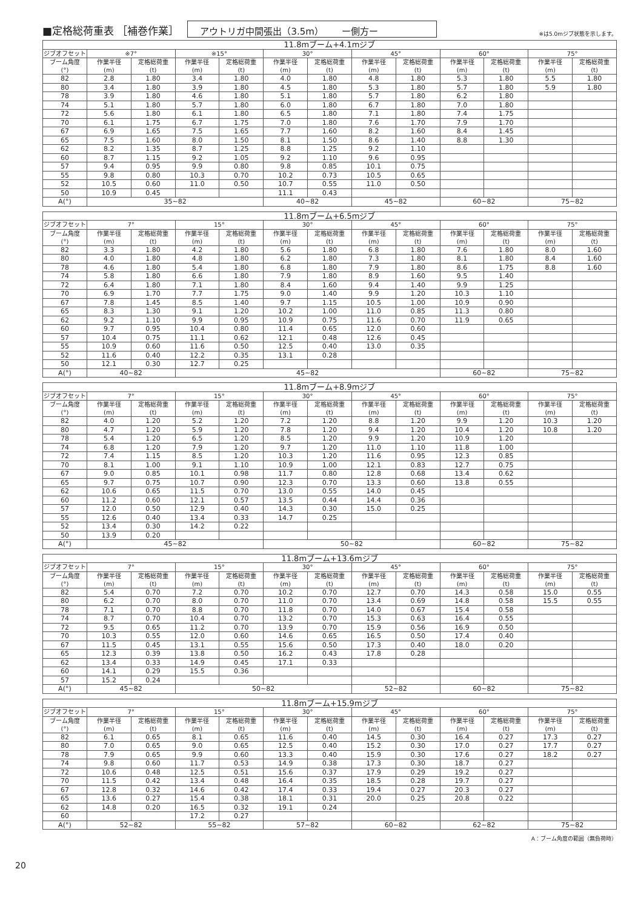■定格総荷重表 ［補巻作業］ アウトリガ中間張出（3.5m）　　ー側方ー ※は5.0mジブ状態を示します。
| 11.8mブーム+4.1mジブ | | | | | | | | | | | | |
| --- | --- | --- | --- | --- | --- | --- | --- | --- | --- | --- | --- | --- |
| ジブオフセット | ※7° | | ※15° | | 30° | | 45° | | 60° | | 75° | |
| ブーム角度 (°) | 作業半径 (m) | 定格総荷重 (t) | 作業半径 (m) | 定格総荷重 (t) | 作業半径 (m) | 定格総荷重 (t) | 作業半径 (m) | 定格総荷重 (t) | 作業半径 (m) | 定格総荷重 (t) | 作業半径 (m) | 定格総荷重 (t) |
| 82 | 2.8 | 1.80 | 3.4 | 1.80 | 4.0 | 1.80 | 4.8 | 1.80 | 5.3 | 1.80 | 5.5 | 1.80 |
| 80 | 3.4 | 1.80 | 3.9 | 1.80 | 4.5 | 1.80 | 5.3 | 1.80 | 5.7 | 1.80 | 5.9 | 1.80 |
| 78 | 3.9 | 1.80 | 4.6 | 1.80 | 5.1 | 1.80 | 5.7 | 1.80 | 6.2 | 1.80 | | |
| 74 | 5.1 | 1.80 | 5.7 | 1.80 | 6.0 | 1.80 | 6.7 | 1.80 | 7.0 | 1.80 | | |
| 72 | 5.6 | 1.80 | 6.1 | 1.80 | 6.5 | 1.80 | 7.1 | 1.80 | 7.4 | 1.75 | | |
| 70 | 6.1 | 1.75 | 6.7 | 1.75 | 7.0 | 1.80 | 7.6 | 1.70 | 7.9 | 1.70 | | |
| 67 | 6.9 | 1.65 | 7.5 | 1.65 | 7.7 | 1.60 | 8.2 | 1.60 | 8.4 | 1.45 | | |
| 65 | 7.5 | 1.60 | 8.0 | 1.50 | 8.1 | 1.50 | 8.6 | 1.40 | 8.8 | 1.30 | | |
| 62 | 8.2 | 1.35 | 8.7 | 1.25 | 8.8 | 1.25 | 9.2 | 1.10 | | | | |
| 60 | 8.7 | 1.15 | 9.2 | 1.05 | 9.2 | 1.10 | 9.6 | 0.95 | | | | |
| 57 | 9.4 | 0.95 | 9.9 | 0.80 | 9.8 | 0.85 | 10.1 | 0.75 | | | | |
| 55 | 9.8 | 0.80 | 10.3 | 0.70 | 10.2 | 0.73 | 10.5 | 0.65 | | | | |
| 52 | 10.5 | 0.60 | 11.0 | 0.50 | 10.7 | 0.55 | 11.0 | 0.50 | | | | |
| 50 | 10.9 | 0.45 | | | 11.1 | 0.43 | | | | | | |
| A(°) | 35~82 | | | | 40~82 | | 45~82 | | 60~82 | | 75~82 | |
| 11.8mブーム+6.5mジブ | | | | | | | | | | | | |
| --- | --- | --- | --- | --- | --- | --- | --- | --- | --- | --- | --- | --- |
| ジブオフセット | 7° | | 15° | | 30° | | 45° | | 60° | | 75° | |
| ブーム角度 (°) | 作業半径 (m) | 定格総荷重 (t) | 作業半径 (m) | 定格総荷重 (t) | 作業半径 (m) | 定格総荷重 (t) | 作業半径 (m) | 定格総荷重 (t) | 作業半径 (m) | 定格総荷重 (t) | 作業半径 (m) | 定格総荷重 (t) |
| 82 | 3.3 | 1.80 | 4.2 | 1.80 | 5.6 | 1.80 | 6.8 | 1.80 | 7.6 | 1.80 | 8.0 | 1.60 |
| 80 | 4.0 | 1.80 | 4.8 | 1.80 | 6.2 | 1.80 | 7.3 | 1.80 | 8.1 | 1.80 | 8.4 | 1.60 |
| 78 | 4.6 | 1.80 | 5.4 | 1.80 | 6.8 | 1.80 | 7.9 | 1.80 | 8.6 | 1.75 | 8.8 | 1.60 |
| 74 | 5.8 | 1.80 | 6.6 | 1.80 | 7.9 | 1.80 | 8.9 | 1.60 | 9.5 | 1.40 | | |
| 72 | 6.4 | 1.80 | 7.1 | 1.80 | 8.4 | 1.60 | 9.4 | 1.40 | 9.9 | 1.25 | | |
| 70 | 6.9 | 1.70 | 7.7 | 1.75 | 9.0 | 1.40 | 9.9 | 1.20 | 10.3 | 1.10 | | |
| 67 | 7.8 | 1.45 | 8.5 | 1.40 | 9.7 | 1.15 | 10.5 | 1.00 | 10.9 | 0.90 | | |
| 65 | 8.3 | 1.30 | 9.1 | 1.20 | 10.2 | 1.00 | 11.0 | 0.85 | 11.3 | 0.80 | | |
| 62 | 9.2 | 1.10 | 9.9 | 0.95 | 10.9 | 0.75 | 11.6 | 0.70 | 11.9 | 0.65 | | |
| 60 | 9.7 | 0.95 | 10.4 | 0.80 | 11.4 | 0.65 | 12.0 | 0.60 | | | | |
| 57 | 10.4 | 0.75 | 11.1 | 0.62 | 12.1 | 0.48 | 12.6 | 0.45 | | | | |
| 55 | 10.9 | 0.60 | 11.6 | 0.50 | 12.5 | 0.40 | 13.0 | 0.35 | | | | |
| 52 | 11.6 | 0.40 | 12.2 | 0.35 | 13.1 | 0.28 | | | | | | |
| 50 | 12.1 | 0.30 | 12.7 | 0.25 | | | | | | | | |
| A(°) | 40~82 | | 45~82 | | | | | | 60~82 | | 75~82 | |
| 11.8mブーム+8.9mジブ | | | | | | | | | | | | |
| --- | --- | --- | --- | --- | --- | --- | --- | --- | --- | --- | --- | --- |
| ジブオフセット | 7° | | 15° | | 30° | | 45° | | 60° | | 75° | |
| ブーム角度 (°) | 作業半径 (m) | 定格総荷重 (t) | 作業半径 (m) | 定格総荷重 (t) | 作業半径 (m) | 定格総荷重 (t) | 作業半径 (m) | 定格総荷重 (t) | 作業半径 (m) | 定格総荷重 (t) | 作業半径 (m) | 定格総荷重 (t) |
| 82 | 4.0 | 1.20 | 5.2 | 1.20 | 7.2 | 1.20 | 8.8 | 1.20 | 9.9 | 1.20 | 10.3 | 1.20 |
| 80 | 4.7 | 1.20 | 5.9 | 1.20 | 7.8 | 1.20 | 9.4 | 1.20 | 10.4 | 1.20 | 10.8 | 1.20 |
| 78 | 5.4 | 1.20 | 6.5 | 1.20 | 8.5 | 1.20 | 9.9 | 1.20 | 10.9 | 1.20 | | |
| 74 | 6.8 | 1.20 | 7.9 | 1.20 | 9.7 | 1.20 | 11.0 | 1.10 | 11.8 | 1.00 | | |
| 72 | 7.4 | 1.15 | 8.5 | 1.20 | 10.3 | 1.20 | 11.6 | 0.95 | 12.3 | 0.85 | | |
| 70 | 8.1 | 1.00 | 9.1 | 1.10 | 10.9 | 1.00 | 12.1 | 0.83 | 12.7 | 0.75 | | |
| 67 | 9.0 | 0.85 | 10.1 | 0.98 | 11.7 | 0.80 | 12.8 | 0.68 | 13.4 | 0.62 | | |
| 65 | 9.7 | 0.75 | 10.7 | 0.90 | 12.3 | 0.70 | 13.3 | 0.60 | 13.8 | 0.55 | | |
| 62 | 10.6 | 0.65 | 11.5 | 0.70 | 13.0 | 0.55 | 14.0 | 0.45 | | | | |
| 60 | 11.2 | 0.60 | 12.1 | 0.57 | 13.5 | 0.44 | 14.4 | 0.36 | | | | |
| 57 | 12.0 | 0.50 | 12.9 | 0.40 | 14.3 | 0.30 | 15.0 | 0.25 | | | | |
| 55 | 12.6 | 0.40 | 13.4 | 0.33 | 14.7 | 0.25 | | | | | | |
| 52 | 13.4 | 0.30 | 14.2 | 0.22 | | | | | | | | |
| 50 | 13.9 | 0.20 | | | | | | | | | | |
| A(°) | 45~82 | | | | 50~82 | | | | 60~82 | | 75~82 | |
| 11.8mブーム+13.6mジブ | | | | | | | | | | | | |
| --- | --- | --- | --- | --- | --- | --- | --- | --- | --- | --- | --- | --- |
| ジブオフセット | 7° | | 15° | | 30° | | 45° | | 60° | | 75° | |
| ブーム角度 (°) | 作業半径 (m) | 定格総荷重 (t) | 作業半径 (m) | 定格総荷重 (t) | 作業半径 (m) | 定格総荷重 (t) | 作業半径 (m) | 定格総荷重 (t) | 作業半径 (m) | 定格総荷重 (t) | 作業半径 (m) | 定格総荷重 (t) |
| 82 | 5.4 | 0.70 | 7.2 | 0.70 | 10.2 | 0.70 | 12.7 | 0.70 | 14.3 | 0.58 | 15.0 | 0.55 |
| 80 | 6.2 | 0.70 | 8.0 | 0.70 | 11.0 | 0.70 | 13.4 | 0.69 | 14.8 | 0.58 | 15.5 | 0.55 |
| 78 | 7.1 | 0.70 | 8.8 | 0.70 | 11.8 | 0.70 | 14.0 | 0.67 | 15.4 | 0.58 | | |
| 74 | 8.7 | 0.70 | 10.4 | 0.70 | 13.2 | 0.70 | 15.3 | 0.63 | 16.4 | 0.55 | | |
| 72 | 9.5 | 0.65 | 11.2 | 0.70 | 13.9 | 0.70 | 15.9 | 0.56 | 16.9 | 0.50 | | |
| 70 | 10.3 | 0.55 | 12.0 | 0.60 | 14.6 | 0.65 | 16.5 | 0.50 | 17.4 | 0.40 | | |
| 67 | 11.5 | 0.45 | 13.1 | 0.55 | 15.6 | 0.50 | 17.3 | 0.40 | 18.0 | 0.20 | | |
| 65 | 12.3 | 0.39 | 13.8 | 0.50 | 16.2 | 0.43 | 17.8 | 0.28 | | | | |
| 62 | 13.4 | 0.33 | 14.9 | 0.45 | 17.1 | 0.33 | | | | | | |
| 60 | 14.1 | 0.29 | 15.5 | 0.36 | | | | | | | | |
| 57 | 15.2 | 0.24 | | | | | | | | | | |
| A(°) | 45~82 | | 50~82 | | | | 52~82 | | 60~82 | | 75~82 | |
| 11.8mブーム+15.9mジブ | | | | | | | | | | | | |
| --- | --- | --- | --- | --- | --- | --- | --- | --- | --- | --- | --- | --- |
| ジブオフセット | 7° | | 15° | | 30° | | 45° | | 60° | | 75° | |
| ブーム角度 (°) | 作業半径 (m) | 定格総荷重 (t) | 作業半径 (m) | 定格総荷重 (t) | 作業半径 (m) | 定格総荷重 (t) | 作業半径 (m) | 定格総荷重 (t) | 作業半径 (m) | 定格総荷重 (t) | 作業半径 (m) | 定格総荷重 (t) |
| 82 | 6.1 | 0.65 | 8.1 | 0.65 | 11.6 | 0.40 | 14.5 | 0.30 | 16.4 | 0.27 | 17.3 | 0.27 |
| 80 | 7.0 | 0.65 | 9.0 | 0.65 | 12.5 | 0.40 | 15.2 | 0.30 | 17.0 | 0.27 | 17.7 | 0.27 |
| 78 | 7.9 | 0.65 | 9.9 | 0.60 | 13.3 | 0.40 | 15.9 | 0.30 | 17.6 | 0.27 | 18.2 | 0.27 |
| 74 | 9.8 | 0.60 | 11.7 | 0.53 | 14.9 | 0.38 | 17.3 | 0.30 | 18.7 | 0.27 | | |
| 72 | 10.6 | 0.48 | 12.5 | 0.51 | 15.6 | 0.37 | 17.9 | 0.29 | 19.2 | 0.27 | | |
| 70 | 11.5 | 0.42 | 13.4 | 0.48 | 16.4 | 0.35 | 18.5 | 0.28 | 19.7 | 0.27 | | |
| 67 | 12.8 | 0.32 | 14.6 | 0.42 | 17.4 | 0.33 | 19.4 | 0.27 | 20.3 | 0.27 | | |
| 65 | 13.6 | 0.27 | 15.4 | 0.38 | 18.1 | 0.31 | 20.0 | 0.25 | 20.8 | 0.22 | | |
| 62 | 14.8 | 0.20 | 16.5 | 0.32 | 19.1 | 0.24 | | | | | | |
| 60 | | | 17.2 | 0.27 | | | | | | | | |
| A(°) | 52~82 | | 55~82 | | 57~82 | | 60~82 | | 62~82 | | 75~82 | |
A：ブーム角度の範囲（無負荷時）
20